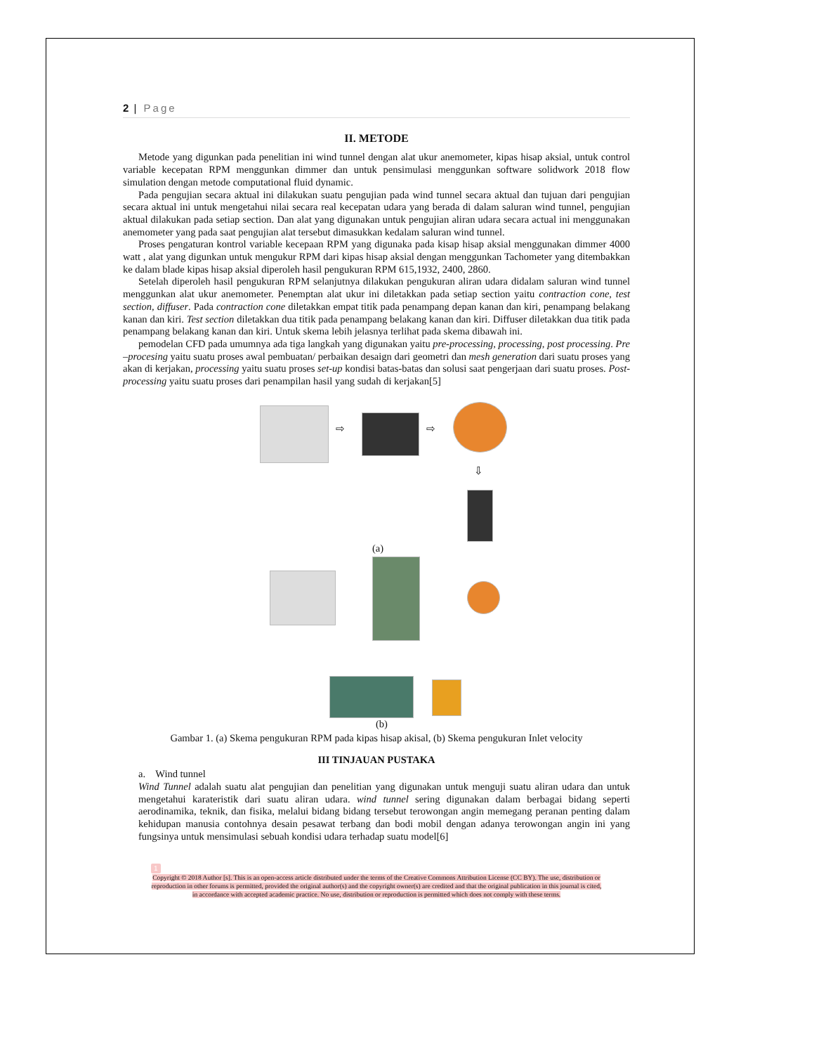2 | Page
II. METODE
Metode yang digunkan pada penelitian ini wind tunnel dengan alat ukur anemometer, kipas hisap aksial, untuk control variable kecepatan RPM menggunkan dimmer dan untuk pensimulasi menggunkan software solidwork 2018 flow simulation dengan metode computational fluid dynamic.
Pada pengujian secara aktual ini dilakukan suatu pengujian pada wind tunnel secara aktual dan tujuan dari pengujian secara aktual ini untuk mengetahui nilai secara real kecepatan udara yang berada di dalam saluran wind tunnel, pengujian aktual dilakukan pada setiap section. Dan alat yang digunakan untuk pengujian aliran udara secara actual ini menggunakan anemometer yang pada saat pengujian alat tersebut dimasukkan kedalam saluran wind tunnel.
Proses pengaturan kontrol variable kecepaan RPM yang digunaka pada kisap hisap aksial menggunakan dimmer 4000 watt , alat yang digunkan untuk mengukur RPM dari kipas hisap aksial dengan menggunkan Tachometer yang ditembakkan ke dalam blade kipas hisap aksial diperoleh hasil pengukuran RPM 615,1932, 2400, 2860.
Setelah diperoleh hasil pengukuran RPM selanjutnya dilakukan pengukuran aliran udara didalam saluran wind tunnel menggunkan alat ukur anemometer. Penemptan alat ukur ini diletakkan pada setiap section yaitu contraction cone, test section, diffuser. Pada contraction cone diletakkan empat titik pada penampang depan kanan dan kiri, penampang belakang kanan dan kiri. Test section diletakkan dua titik pada penampang belakang kanan dan kiri. Diffuser diletakkan dua titik pada penampang belakang kanan dan kiri. Untuk skema lebih jelasnya terlihat pada skema dibawah ini.
pemodelan CFD pada umumnya ada tiga langkah yang digunakan yaitu pre-processing, processing, post processing. Pre –procesing yaitu suatu proses awal pembuatan/ perbaikan desaign dari geometri dan mesh generation dari suatu proses yang akan di kerjakan, processing yaitu suatu proses set-up kondisi batas-batas dan solusi saat pengerjaan dari suatu proses. Post-processing yaitu suatu proses dari penampilan hasil yang sudah di kerjakan[5]
⇨ ⇨
⇩
(a)
(b)
Gambar 1. (a) Skema pengukuran RPM pada kipas hisap akisal, (b) Skema pengukuran Inlet velocity
III TINJAUAN PUSTAKA
a. Wind tunnel
Wind Tunnel adalah suatu alat pengujian dan penelitian yang digunakan untuk menguji suatu aliran udara dan untuk mengetahui karateristik dari suatu aliran udara. wind tunnel sering digunakan dalam berbagai bidang seperti aerodinamika, teknik, dan fisika, melalui bidang bidang tersebut terowongan angin memegang peranan penting dalam kehidupan manusia contohnya desain pesawat terbang dan bodi mobil dengan adanya terowongan angin ini yang fungsinya untuk mensimulasi sebuah kondisi udara terhadap suatu model[6]
1
Copyright © 2018 Author [s]. This is an open-access article distributed under the terms of the Creative Commons Attribution License (CC BY). The use, distribution or reproduction in other forums is permitted, provided the original author(s) and the copyright owner(s) are credited and that the original publication in this journal is cited, in accordance with accepted academic practice. No use, distribution or reproduction is permitted which does not comply with these terms.